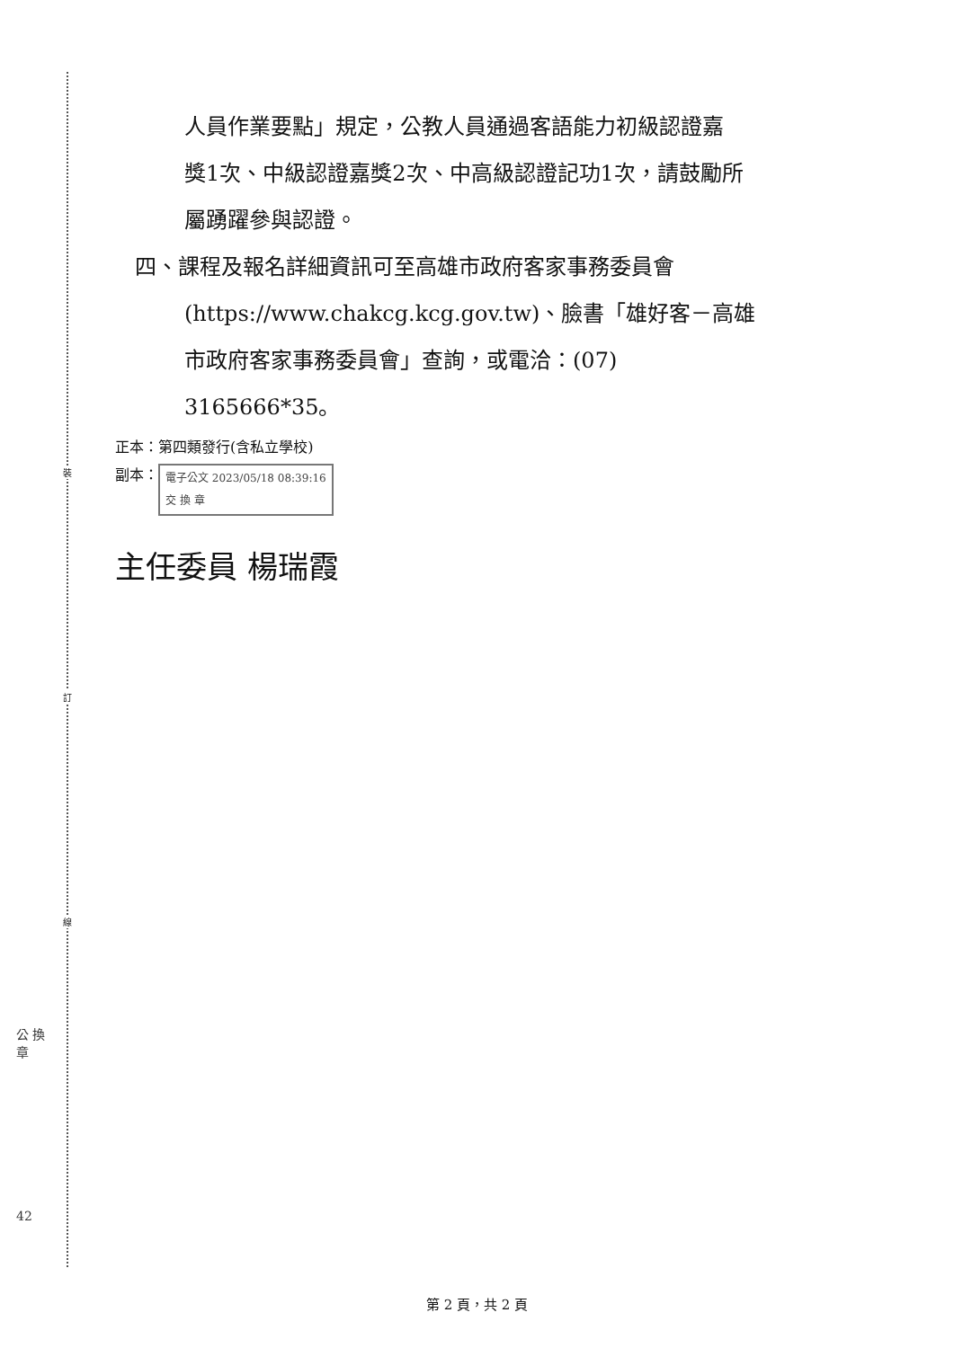裝
訂
線
公 換 章
42
人員作業要點」規定，公教人員通過客語能力初級認證嘉
獎1次、中級認證嘉獎2次、中高級認證記功1次，請鼓勵所
屬踴躍參與認證。
四、課程及報名詳細資訊可至高雄市政府客家事務委員會
(https://www.chakcg.kcg.gov.tw)、臉書「雄好客－高雄
市政府客家事務委員會」查詢，或電洽：(07)
3165666*35。
正本：第四類發行(含私立學校)
副本： 電子公文 2023/05/18 08:39:16
交 換 章
主任委員 楊瑞霞
第 2 頁，共 2 頁